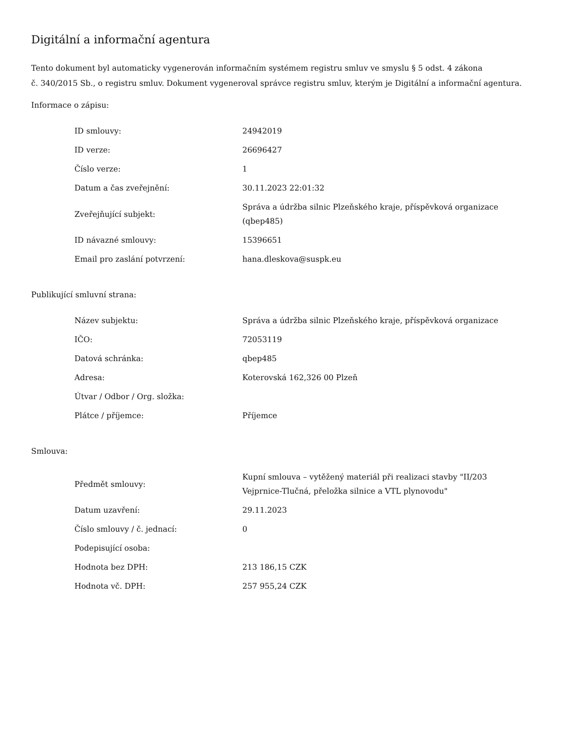Digitální a informační agentura
Tento dokument byl automaticky vygenerován informačním systémem registru smluv ve smyslu § 5 odst. 4 zákona
č. 340/2015 Sb., o registru smluv. Dokument vygeneroval správce registru smluv, kterým je Digitální a informační agentura.
Informace o zápisu:
| ID smlouvy: | 24942019 |
| ID verze: | 26696427 |
| Číslo verze: | 1 |
| Datum a čas zveřejnění: | 30.11.2023 22:01:32 |
| Zveřejňující subjekt: | Správa a údržba silnic Plzeňského kraje, příspěvková organizace (qbep485) |
| ID návazné smlouvy: | 15396651 |
| Email pro zaslání potvrzení: | hana.dleskova@suspk.eu |
Publikující smluvní strana:
| Název subjektu: | Správa a údržba silnic Plzeňského kraje, příspěvková organizace |
| IČO: | 72053119 |
| Datová schránka: | qbep485 |
| Adresa: | Koterovská 162,326 00 Plzeň |
| Útvar / Odbor / Org. složka: | |
| Plátce / příjemce: | Příjemce |
Smlouva:
| Předmět smlouvy: | Kupní smlouva – vytěžený materiál při realizaci stavby "II/203 Vejprnice-Tlučná, přeložka silnice a VTL plynovodu" |
| Datum uzavření: | 29.11.2023 |
| Číslo smlouvy / č. jednací: | 0 |
| Podepisující osoba: | |
| Hodnota bez DPH: | 213 186,15 CZK |
| Hodnota vč. DPH: | 257 955,24 CZK |